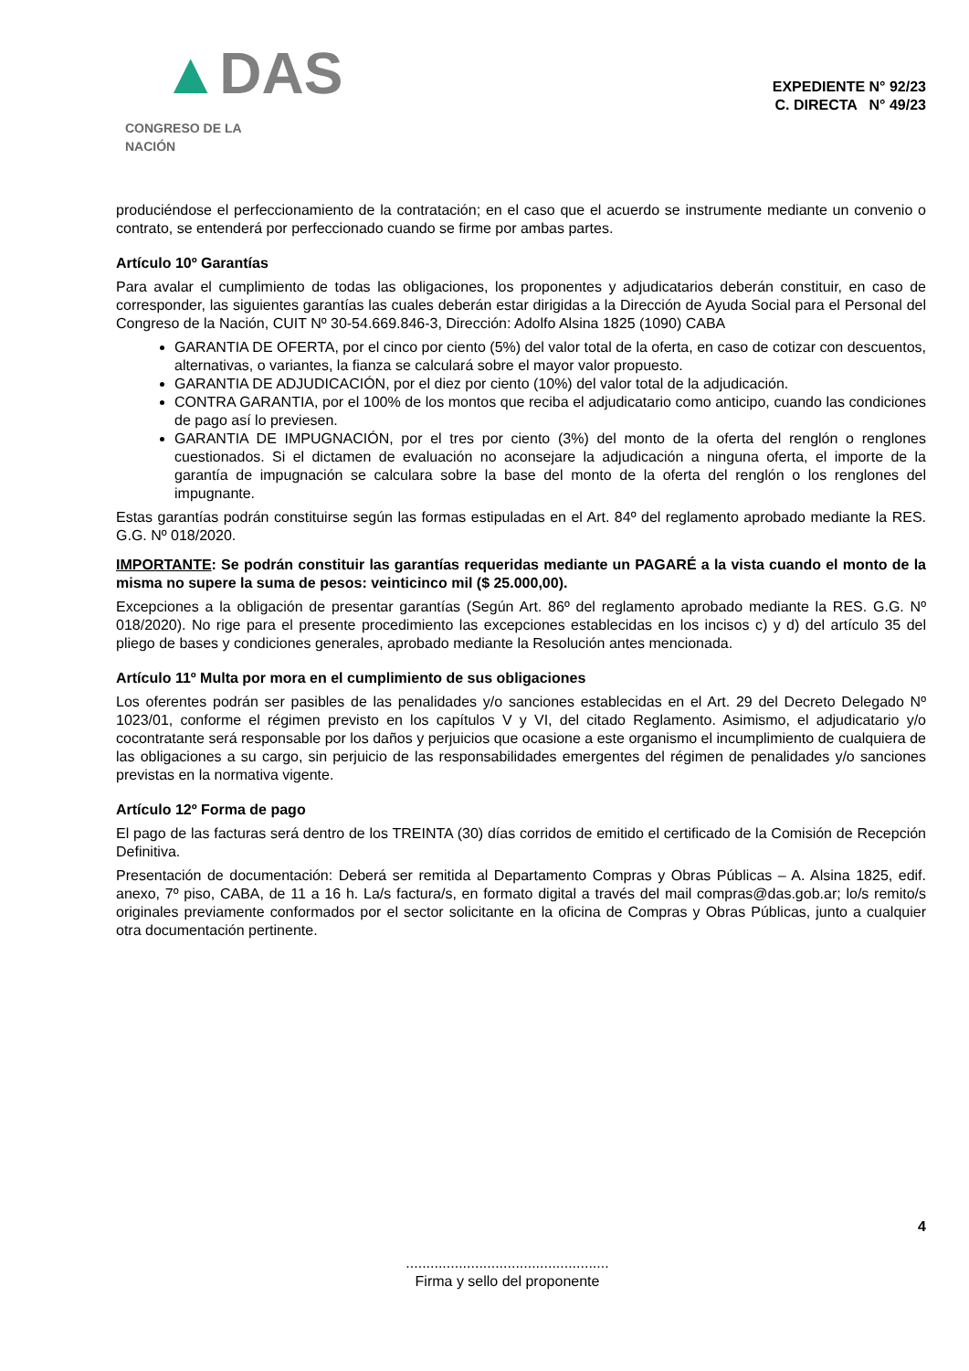▲DAS
CONGRESO DE LA NACIÓN
EXPEDIENTE N° 92/23
C. DIRECTA N° 49/23
produciéndose el perfeccionamiento de la contratación; en el caso que el acuerdo se instrumente mediante un convenio o contrato, se entenderá por perfeccionado cuando se firme por ambas partes.
Artículo 10º Garantías
Para avalar el cumplimiento de todas las obligaciones, los proponentes y adjudicatarios deberán constituir, en caso de corresponder, las siguientes garantías las cuales deberán estar dirigidas a la Dirección de Ayuda Social para el Personal del Congreso de la Nación, CUIT Nº 30-54.669.846-3, Dirección: Adolfo Alsina 1825 (1090) CABA
GARANTIA DE OFERTA, por el cinco por ciento (5%) del valor total de la oferta, en caso de cotizar con descuentos, alternativas, o variantes, la fianza se calculará sobre el mayor valor propuesto.
GARANTIA DE ADJUDICACIÓN, por el diez por ciento (10%) del valor total de la adjudicación.
CONTRA GARANTIA, por el 100% de los montos que reciba el adjudicatario como anticipo, cuando las condiciones de pago así lo previesen.
GARANTIA DE IMPUGNACIÓN, por el tres por ciento (3%) del monto de la oferta del renglón o renglones cuestionados. Si el dictamen de evaluación no aconsejare la adjudicación a ninguna oferta, el importe de la garantía de impugnación se calculara sobre la base del monto de la oferta del renglón o los renglones del impugnante.
Estas garantías podrán constituirse según las formas estipuladas en el Art. 84º del reglamento aprobado mediante la RES. G.G. Nº 018/2020.
IMPORTANTE: Se podrán constituir las garantías requeridas mediante un PAGARÉ a la vista cuando el monto de la misma no supere la suma de pesos: veinticinco mil ($ 25.000,00).
Excepciones a la obligación de presentar garantías (Según Art. 86º del reglamento aprobado mediante la RES. G.G. Nº 018/2020). No rige para el presente procedimiento las excepciones establecidas en los incisos c) y d) del artículo 35 del pliego de bases y condiciones generales, aprobado mediante la Resolución antes mencionada.
Artículo 11º Multa por mora en el cumplimiento de sus obligaciones
Los oferentes podrán ser pasibles de las penalidades y/o sanciones establecidas en el Art. 29 del Decreto Delegado Nº 1023/01, conforme el régimen previsto en los capítulos V y VI, del citado Reglamento. Asimismo, el adjudicatario y/o cocontratante será responsable por los daños y perjuicios que ocasione a este organismo el incumplimiento de cualquiera de las obligaciones a su cargo, sin perjuicio de las responsabilidades emergentes del régimen de penalidades y/o sanciones previstas en la normativa vigente.
Artículo 12º Forma de pago
El pago de las facturas será dentro de los TREINTA (30) días corridos de emitido el certificado de la Comisión de Recepción Definitiva.
Presentación de documentación: Deberá ser remitida al Departamento Compras y Obras Públicas – A. Alsina 1825, edif. anexo, 7º piso, CABA, de 11 a 16 h. La/s factura/s, en formato digital a través del mail compras@das.gob.ar; lo/s remito/s originales previamente conformados por el sector solicitante en la oficina de Compras y Obras Públicas, junto a cualquier otra documentación pertinente.
4
..................................................
Firma y sello del proponente